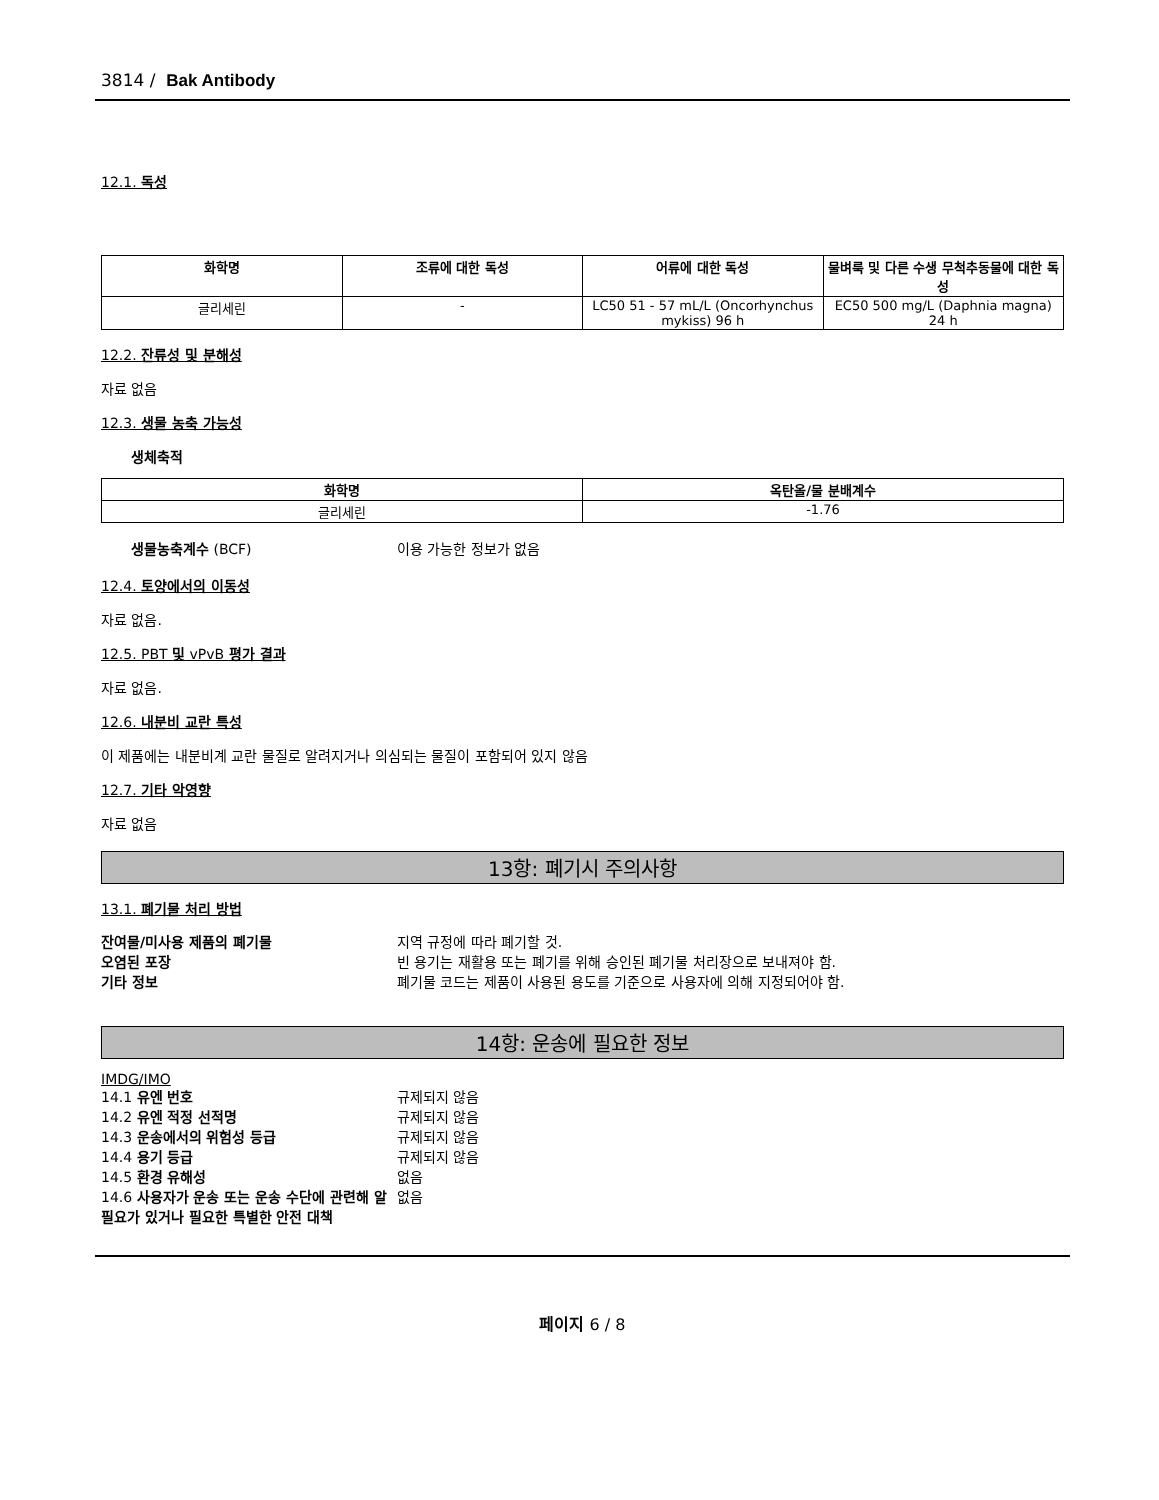3814 / Bak Antibody
12.1. 독성
| 화학명 | 조류에 대한 독성 | 어류에 대한 독성 | 물벼룩 및 다른 수생 무척추동물에 대한 독성 |
| --- | --- | --- | --- |
| 글리세린 | - | LC50 51 - 57 mL/L (Oncorhynchus mykiss) 96 h | EC50 500 mg/L (Daphnia magna) 24 h |
12.2. 잔류성 및 분해성
자료 없음
12.3. 생물 농축 가능성
생체축적
| 화학명 | 옥탄올/물 분배계수 |
| --- | --- |
| 글리세린 | -1.76 |
생물농축계수 (BCF) 이용 가능한 정보가 없음
12.4. 토양에서의 이동성
자료 없음.
12.5. PBT 및 vPvB 평가 결과
자료 없음.
12.6. 내분비 교란 특성
이 제품에는 내분비계 교란 물질로 알려지거나 의심되는 물질이 포함되어 있지 않음
12.7. 기타 악영향
자료 없음
13항: 폐기시 주의사항
13.1. 폐기물 처리 방법
잔여물/미사용 제품의 폐기물 지역 규정에 따라 폐기할 것. 오염된 포장 빈 용기는 재활용 또는 폐기를 위해 승인된 폐기물 처리장으로 보내져야 함. 기타 정보 폐기물 코드는 제품이 사용된 용도를 기준으로 사용자에 의해 지정되어야 함.
14항: 운송에 필요한 정보
IMDG/IMO
14.1 유엔 번호 규제되지 않음 14.2 유엔 적정 선적명 규제되지 않음 14.3 운송에서의 위험성 등급 규제되지 않음 14.4 용기 등급 규제되지 않음 14.5 환경 유해성 없음 14.6 사용자가 운송 또는 운송 수단에 관련해 알 필요가 있거나 필요한 특별한 안전 대책 없음
페이지 6 / 8